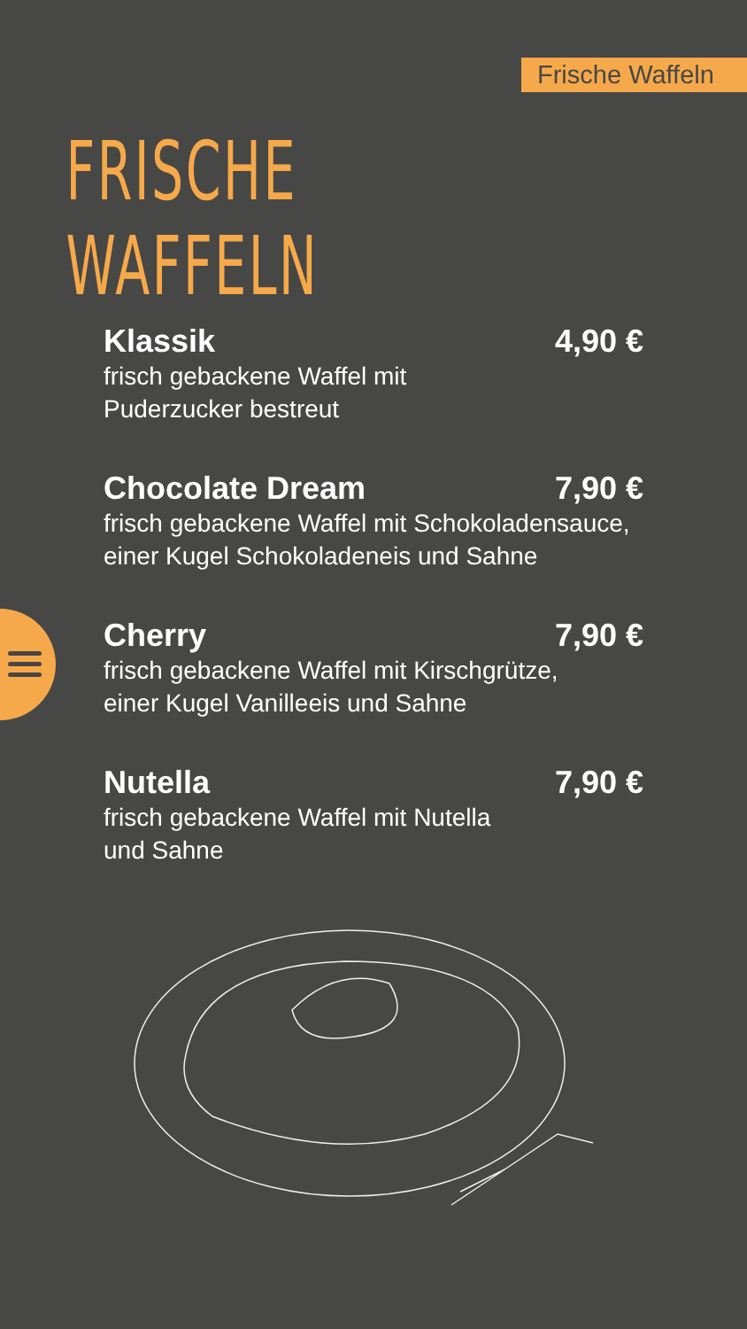Frische Waffeln
FRISCHE WAFFELN
Klassik 4,90 €
frisch gebackene Waffel mit
Puderzucker bestreut
Chocolate Dream 7,90 €
frisch gebackene Waffel mit Schokoladensauce,
einer Kugel Schokoladeneis und Sahne
Cherry 7,90 €
frisch gebackene Waffel mit Kirschgrütze,
einer Kugel Vanilleeis und Sahne
Nutella 7,90 €
frisch gebackene Waffel mit Nutella
und Sahne